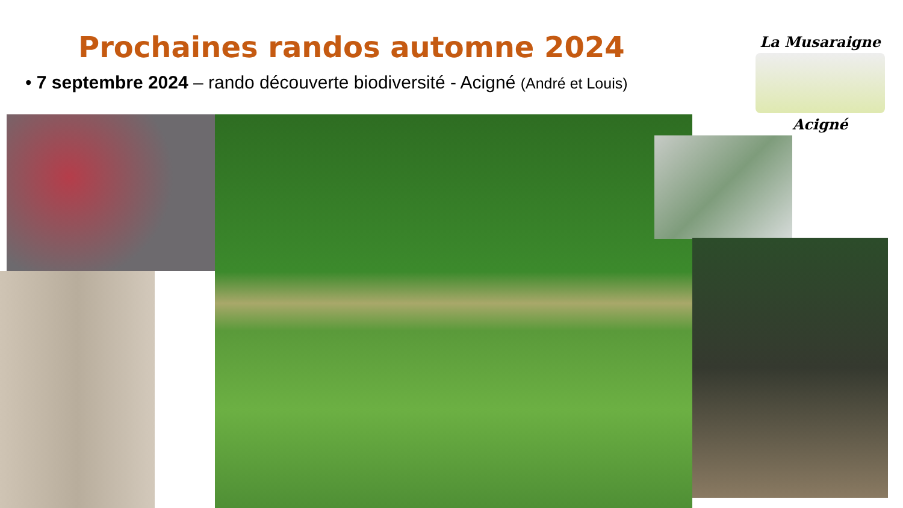Prochaines randos automne 2024
• 7 septembre 2024 – rando découverte biodiversité - Acigné (André et Louis)
La Musaraigne
Acigné